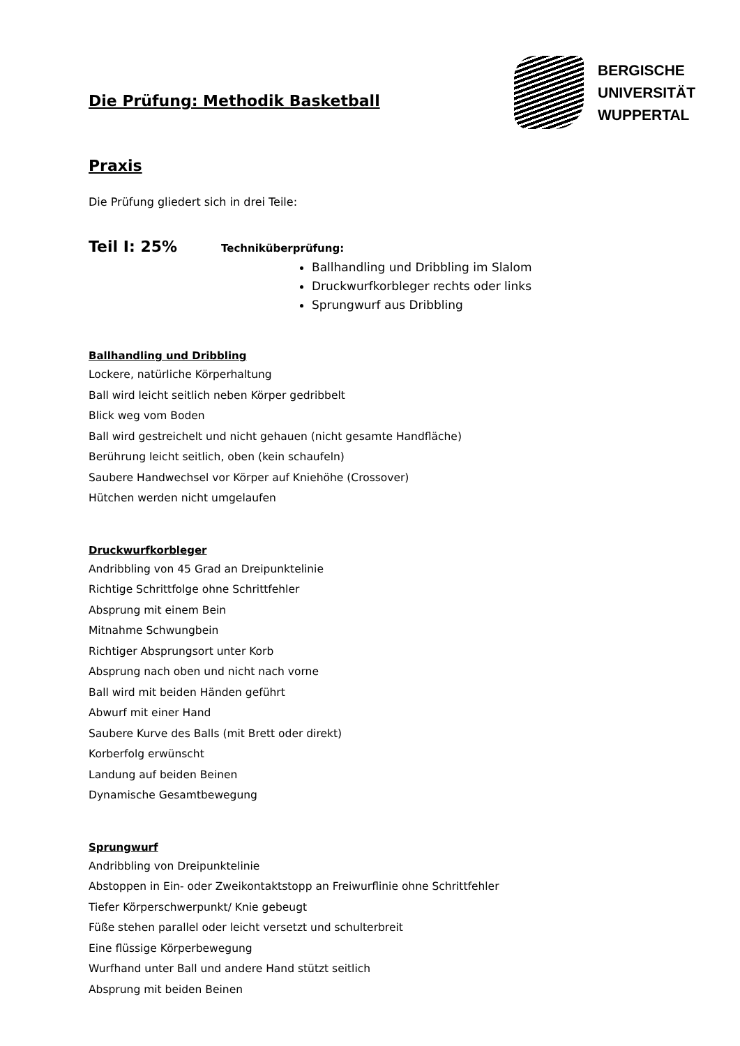Die Prüfung: Methodik Basketball
BERGISCHE
UNIVERSITÄT
WUPPERTAL
Praxis
Die Prüfung gliedert sich in drei Teile:
Teil I: 25% Techniküberprüfung:
Ballhandling und Dribbling im Slalom
Druckwurfkorbleger rechts oder links
Sprungwurf aus Dribbling
Ballhandling und Dribbling
Lockere, natürliche Körperhaltung
Ball wird leicht seitlich neben Körper gedribbelt
Blick weg vom Boden
Ball wird gestreichelt und nicht gehauen (nicht gesamte Handfläche)
Berührung leicht seitlich, oben (kein schaufeln)
Saubere Handwechsel vor Körper auf Kniehöhe (Crossover)
Hütchen werden nicht umgelaufen
Druckwurfkorbleger
Andribbling von 45 Grad an Dreipunktelinie
Richtige Schrittfolge ohne Schrittfehler
Absprung mit einem Bein
Mitnahme Schwungbein
Richtiger Absprungsort unter Korb
Absprung nach oben und nicht nach vorne
Ball wird mit beiden Händen geführt
Abwurf mit einer Hand
Saubere Kurve des Balls (mit Brett oder direkt)
Korberfolg erwünscht
Landung auf beiden Beinen
Dynamische Gesamtbewegung
Sprungwurf
Andribbling von Dreipunktelinie
Abstoppen in Ein- oder Zweikontaktstopp an Freiwurflinie ohne Schrittfehler
Tiefer Körperschwerpunkt/ Knie gebeugt
Füße stehen parallel oder leicht versetzt und schulterbreit
Eine flüssige Körperbewegung
Wurfhand unter Ball und andere Hand stützt seitlich
Absprung mit beiden Beinen